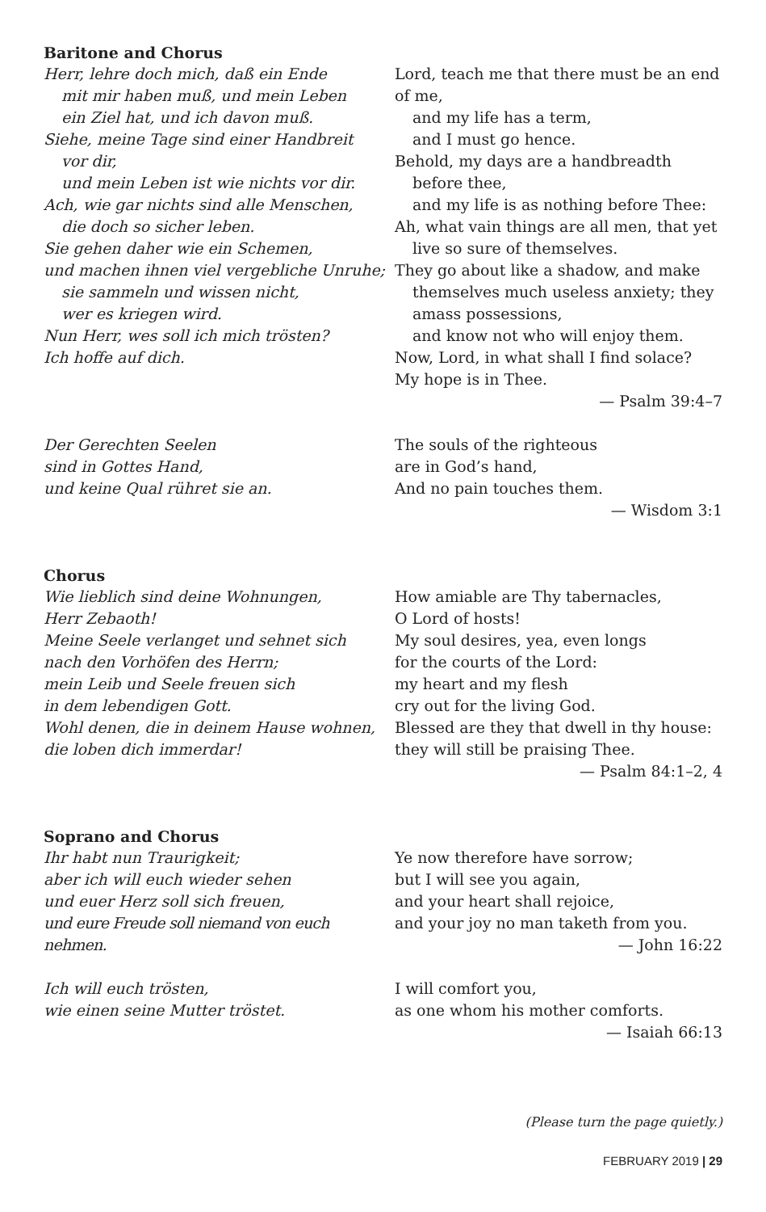Baritone and Chorus
Herr, lehre doch mich, daß ein Ende
mit mir haben muß, und mein Leben
ein Ziel hat, und ich davon muß.
Siehe, meine Tage sind einer Handbreit
vor dir,
und mein Leben ist wie nichts vor dir.
Ach, wie gar nichts sind alle Menschen,
die doch so sicher leben.
Sie gehen daher wie ein Schemen,
und machen ihnen viel vergebliche Unruhe;
sie sammeln und wissen nicht,
wer es kriegen wird.
Nun Herr, wes soll ich mich trösten?
Ich hoffe auf dich.
Lord, teach me that there must be an end of me,
and my life has a term,
and I must go hence.
Behold, my days are a handbreadth
before thee,
and my life is as nothing before Thee:
Ah, what vain things are all men, that yet
live so sure of themselves.
They go about like a shadow, and make
themselves much useless anxiety; they
amass possessions,
and know not who will enjoy them.
Now, Lord, in what shall I find solace?
My hope is in Thee.
— Psalm 39:4–7
Der Gerechten Seelen
sind in Gottes Hand,
und keine Qual rühret sie an.
The souls of the righteous
are in God’s hand,
And no pain touches them.
— Wisdom 3:1
Chorus
Wie lieblich sind deine Wohnungen,
Herr Zebaoth!
Meine Seele verlanget und sehnet sich
nach den Vorhöfen des Herrn;
mein Leib und Seele freuen sich
in dem lebendigen Gott.
Wohl denen, die in deinem Hause wohnen,
die loben dich immerdar!
How amiable are Thy tabernacles,
O Lord of hosts!
My soul desires, yea, even longs
for the courts of the Lord:
my heart and my flesh
cry out for the living God.
Blessed are they that dwell in thy house:
they will still be praising Thee.
— Psalm 84:1–2, 4
Soprano and Chorus
Ihr habt nun Traurigkeit;
aber ich will euch wieder sehen
und euer Herz soll sich freuen,
und eure Freude soll niemand von euch nehmen.
Ye now therefore have sorrow;
but I will see you again,
and your heart shall rejoice,
and your joy no man taketh from you.
— John 16:22
Ich will euch trösten,
wie einen seine Mutter tröstet.
I will comfort you,
as one whom his mother comforts.
— Isaiah 66:13
(Please turn the page quietly.)
FEBRUARY 2019 | 29